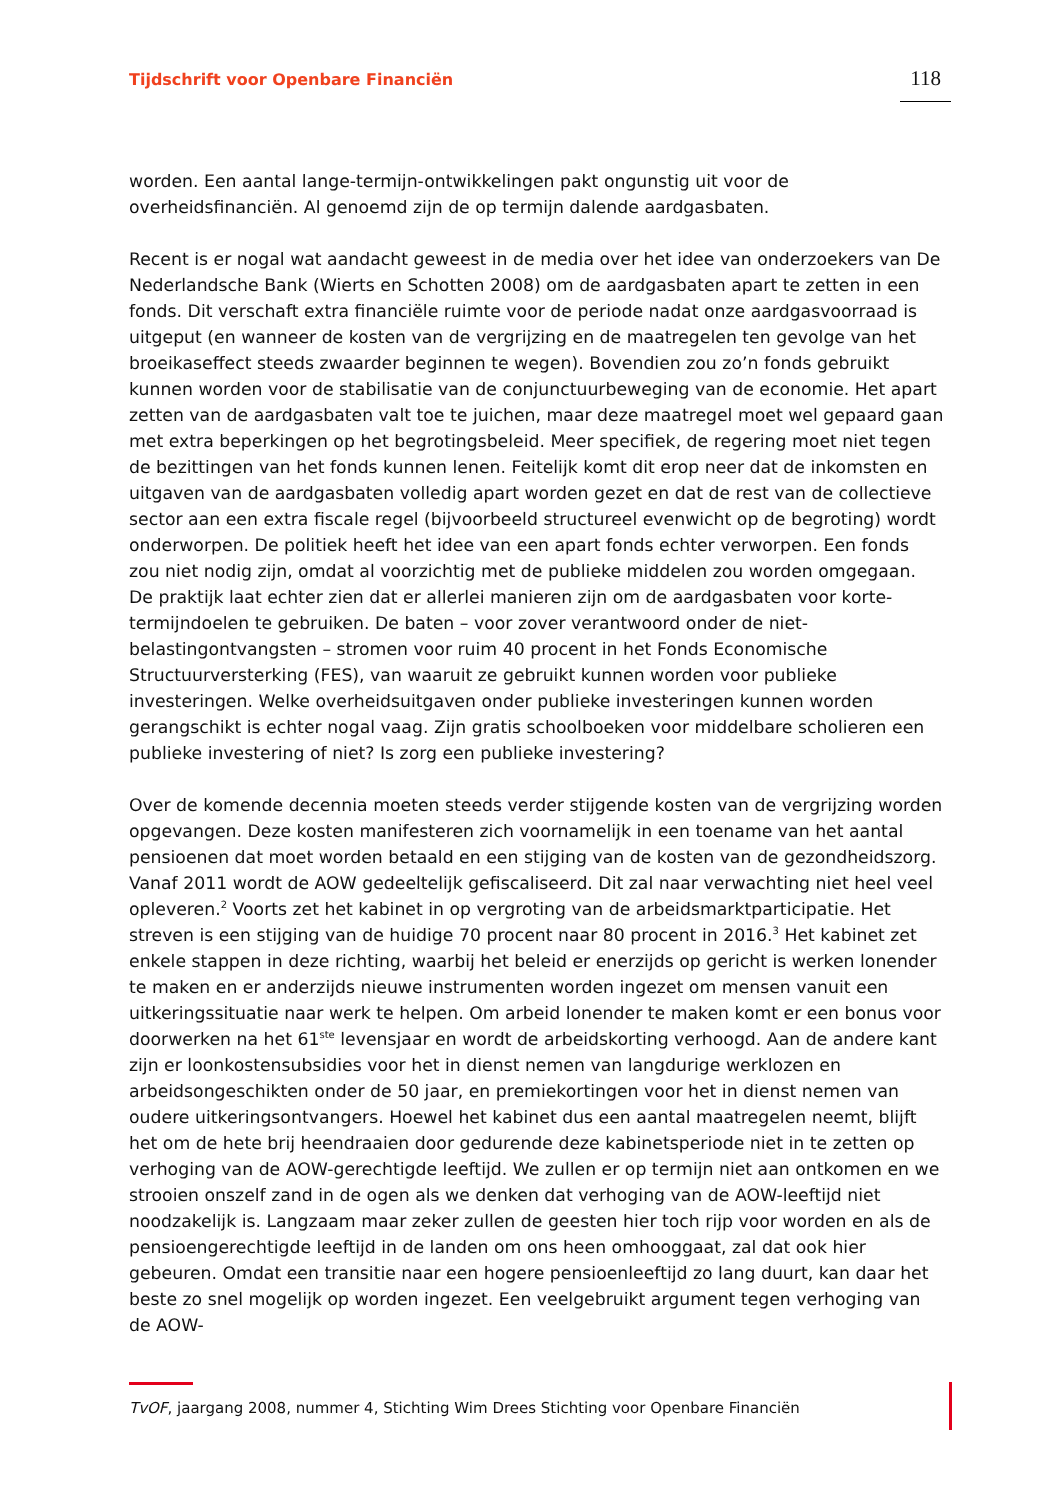Tijdschrift voor Openbare Financiën
118
worden. Een aantal lange-termijn-ontwikkelingen pakt ongunstig uit voor de overheidsfinanciën. Al genoemd zijn de op termijn dalende aardgasbaten.
Recent is er nogal wat aandacht geweest in de media over het idee van onderzoekers van De Nederlandsche Bank (Wierts en Schotten 2008) om de aardgasbaten apart te zetten in een fonds. Dit verschaft extra financiële ruimte voor de periode nadat onze aardgasvoorraad is uitgeput (en wanneer de kosten van de vergrijzing en de maatregelen ten gevolge van het broeikaseffect steeds zwaarder beginnen te wegen). Bovendien zou zo’n fonds gebruikt kunnen worden voor de stabilisatie van de conjunctuurbeweging van de economie. Het apart zetten van de aardgasbaten valt toe te juichen, maar deze maatregel moet wel gepaard gaan met extra beperkingen op het begrotingsbeleid. Meer specifiek, de regering moet niet tegen de bezittingen van het fonds kunnen lenen. Feitelijk komt dit erop neer dat de inkomsten en uitgaven van de aardgasbaten volledig apart worden gezet en dat de rest van de collectieve sector aan een extra fiscale regel (bijvoorbeeld structureel evenwicht op de begroting) wordt onderworpen. De politiek heeft het idee van een apart fonds echter verworpen. Een fonds zou niet nodig zijn, omdat al voorzichtig met de publieke middelen zou worden omgegaan. De praktijk laat echter zien dat er allerlei manieren zijn om de aardgasbaten voor korte-termijndoelen te gebruiken. De baten – voor zover verantwoord onder de niet-belastingontvangsten – stromen voor ruim 40 procent in het Fonds Economische Structuurversterking (FES), van waaruit ze gebruikt kunnen worden voor publieke investeringen. Welke overheidsuitgaven onder publieke investeringen kunnen worden gerangschikt is echter nogal vaag. Zijn gratis schoolboeken voor middelbare scholieren een publieke investering of niet? Is zorg een publieke investering?
Over de komende decennia moeten steeds verder stijgende kosten van de vergrijzing worden opgevangen. Deze kosten manifesteren zich voornamelijk in een toename van het aantal pensioenen dat moet worden betaald en een stijging van de kosten van de gezondheidszorg. Vanaf 2011 wordt de AOW gedeeltelijk gefiscaliseerd. Dit zal naar verwachting niet heel veel opleveren.<sup>2</sup> Voorts zet het kabinet in op vergroting van de arbeidsmarktparticipatie. Het streven is een stijging van de huidige 70 procent naar 80 procent in 2016.<sup>3</sup> Het kabinet zet enkele stappen in deze richting, waarbij het beleid er enerzijds op gericht is werken lonender te maken en er anderzijds nieuwe instrumenten worden ingezet om mensen vanuit een uitkeringssituatie naar werk te helpen. Om arbeid lonender te maken komt er een bonus voor doorwerken na het 61<sup>ste</sup> levensjaar en wordt de arbeidskorting verhoogd. Aan de andere kant zijn er loonkostensubsidies voor het in dienst nemen van langdurige werklozen en arbeidsongeschikten onder de 50 jaar, en premiekortingen voor het in dienst nemen van oudere uitkeringsontvangers. Hoewel het kabinet dus een aantal maatregelen neemt, blijft het om de hete brij heendraaien door gedurende deze kabinetsperiode niet in te zetten op verhoging van de AOW-gerechtigde leeftijd. We zullen er op termijn niet aan ontkomen en we strooien onszelf zand in de ogen als we denken dat verhoging van de AOW-leeftijd niet noodzakelijk is. Langzaam maar zeker zullen de geesten hier toch rijp voor worden en als de pensioengerechtigde leeftijd in de landen om ons heen omhooggaat, zal dat ook hier gebeuren. Omdat een transitie naar een hogere pensioenleeftijd zo lang duurt, kan daar het beste zo snel mogelijk op worden ingezet. Een veelgebruikt argument tegen verhoging van de AOW-
TvOF, jaargang 2008, nummer 4, Stichting Wim Drees Stichting voor Openbare Financiën